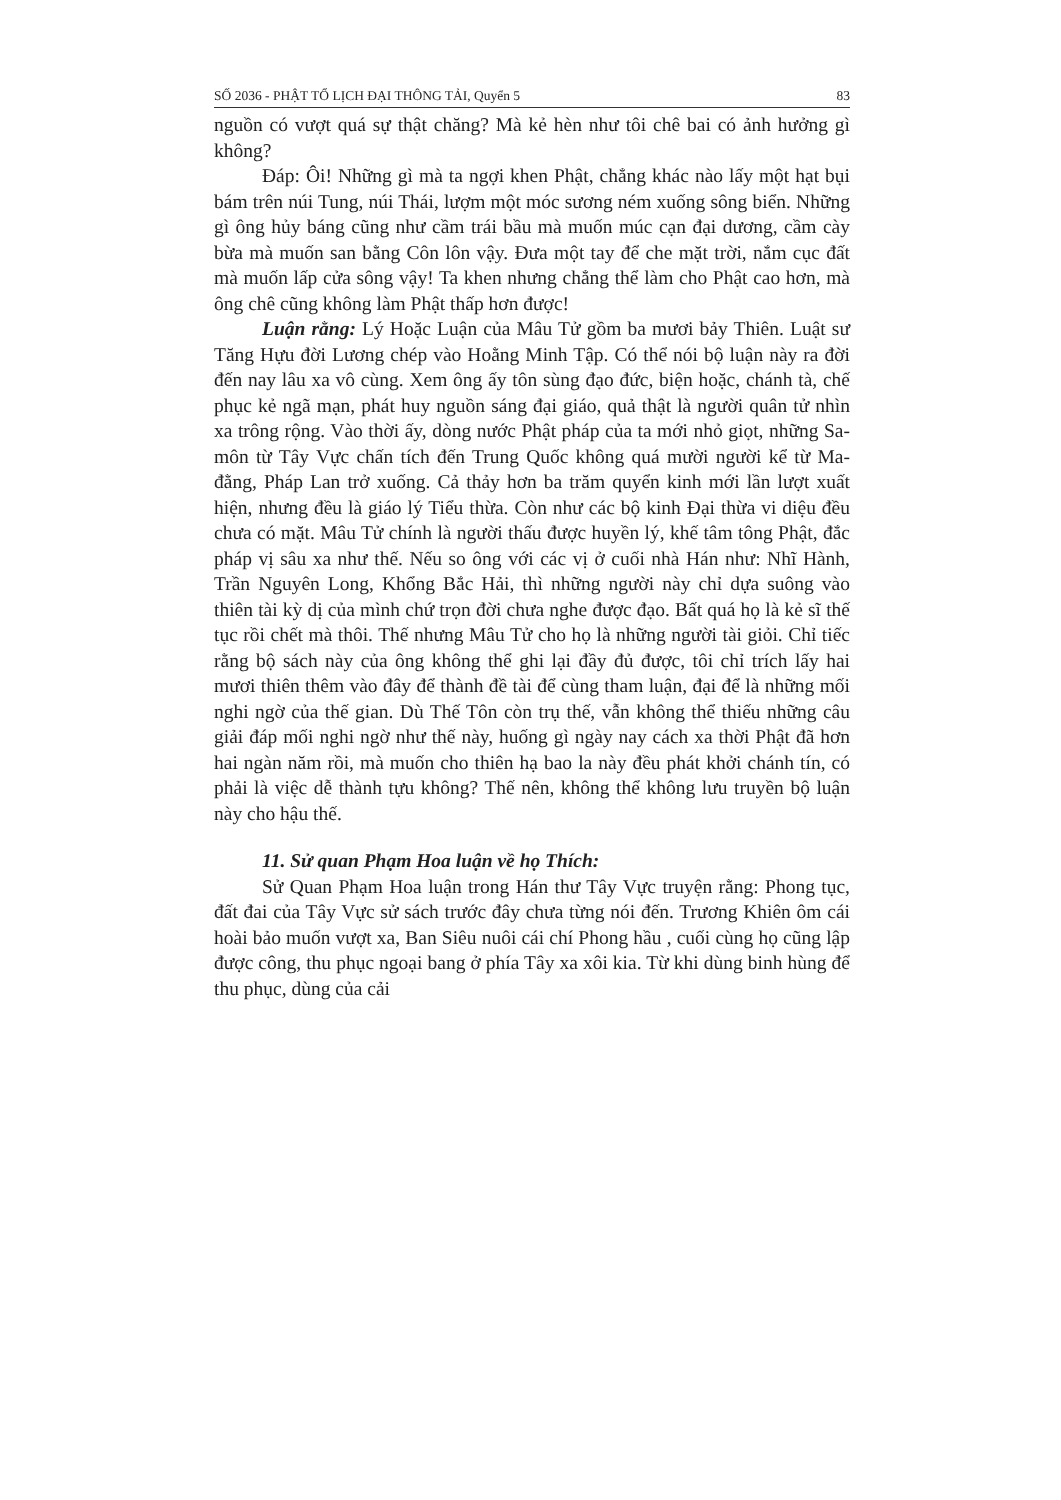SỐ 2036 - PHẬT TỔ LỊCH ĐẠI THÔNG TẢI, Quyển 5 83
nguồn có vượt quá sự thật chăng? Mà kẻ hèn như tôi chê bai có ảnh hưởng gì không?
Đáp: Ôi! Những gì mà ta ngợi khen Phật, chẳng khác nào lấy một hạt bụi bám trên núi Tung, núi Thái, lượm một móc sương ném xuống sông biển. Những gì ông hủy báng cũng như cầm trái bầu mà muốn múc cạn đại dương, cầm cày bừa mà muốn san bằng Côn lôn vậy. Đưa một tay để che mặt trời, nắm cục đất mà muốn lấp cửa sông vậy! Ta khen nhưng chẳng thể làm cho Phật cao hơn, mà ông chê cũng không làm Phật thấp hơn được!
Luận rằng: Lý Hoặc Luận của Mâu Tử gồm ba mươi bảy Thiên. Luật sư Tăng Hựu đời Lương chép vào Hoằng Minh Tập. Có thể nói bộ luận này ra đời đến nay lâu xa vô cùng. Xem ông ấy tôn sùng đạo đức, biện hoặc, chánh tà, chế phục kẻ ngã mạn, phát huy nguồn sáng đại giáo, quả thật là người quân tử nhìn xa trông rộng. Vào thời ấy, dòng nước Phật pháp của ta mới nhỏ giọt, những Sa-môn từ Tây Vực chấn tích đến Trung Quốc không quá mười người kể từ Ma-đằng, Pháp Lan trở xuống. Cả thảy hơn ba trăm quyển kinh mới lần lượt xuất hiện, nhưng đều là giáo lý Tiểu thừa. Còn như các bộ kinh Đại thừa vi diệu đều chưa có mặt. Mâu Tử chính là người thấu được huyền lý, khế tâm tông Phật, đắc pháp vị sâu xa như thế. Nếu so ông với các vị ở cuối nhà Hán như: Nhĩ Hành, Trần Nguyên Long, Khổng Bắc Hải, thì những người này chỉ dựa suông vào thiên tài kỳ dị của mình chứ trọn đời chưa nghe được đạo. Bất quá họ là kẻ sĩ thế tục rồi chết mà thôi. Thế nhưng Mâu Tử cho họ là những người tài giỏi. Chỉ tiếc rằng bộ sách này của ông không thể ghi lại đầy đủ được, tôi chỉ trích lấy hai mươi thiên thêm vào đây để thành đề tài để cùng tham luận, đại để là những mối nghi ngờ của thế gian. Dù Thế Tôn còn trụ thế, vẫn không thể thiếu những câu giải đáp mối nghi ngờ như thế này, huống gì ngày nay cách xa thời Phật đã hơn hai ngàn năm rồi, mà muốn cho thiên hạ bao la này đều phát khởi chánh tín, có phải là việc dễ thành tựu không? Thế nên, không thể không lưu truyền bộ luận này cho hậu thế.
11. Sử quan Phạm Hoa luận về họ Thích:
Sử Quan Phạm Hoa luận trong Hán thư Tây Vực truyện rằng: Phong tục, đất đai của Tây Vực sử sách trước đây chưa từng nói đến. Trương Khiên ôm cái hoài bảo muốn vượt xa, Ban Siêu nuôi cái chí Phong hầu , cuối cùng họ cũng lập được công, thu phục ngoại bang ở phía Tây xa xôi kia. Từ khi dùng binh hùng để thu phục, dùng của cải